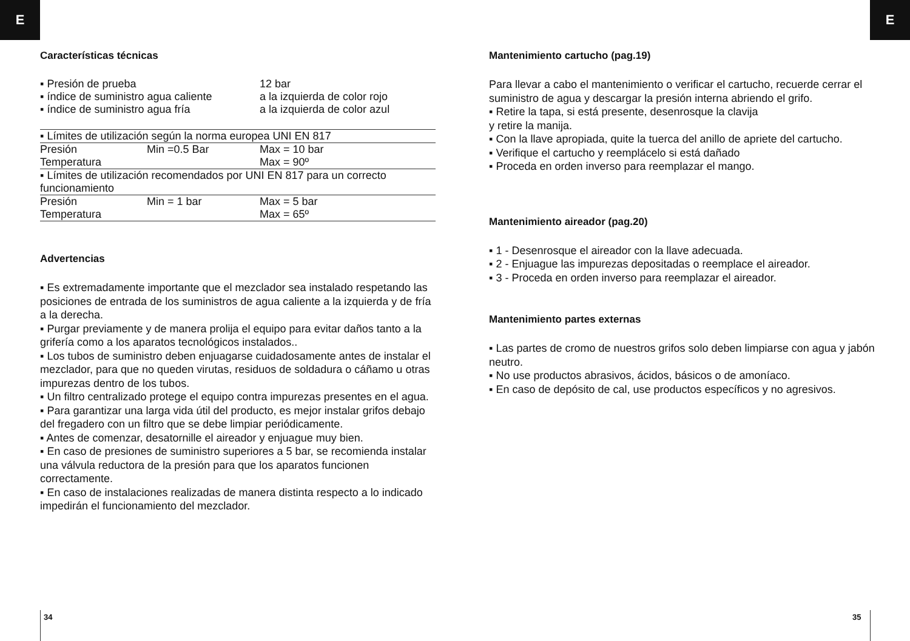E E
Características técnicas
| ▪ Presión de prueba | 12 bar |
| ▪ índice de suministro agua caliente | a la izquierda de color rojo |
| ▪ índice de suministro agua fría | a la izquierda de color azul |
| ▪ Límites de utilización según la norma europea UNI EN 817 | | |
| Presión | Min =0.5 Bar | Max = 10 bar |
| Temperatura | | Max = 90º |
| ▪ Límites de utilización recomendados por UNI EN 817 para un correcto funcionamiento | | |
| Presión | Min = 1 bar | Max = 5 bar |
| Temperatura | | Max = 65º |
Advertencias
▪ Es extremadamente importante que el mezclador sea instalado respetando las posiciones de entrada de los suministros de agua caliente a la izquierda y de fría a la derecha.
▪ Purgar previamente y de manera prolija el equipo para evitar daños tanto a la grifería como a los aparatos tecnológicos instalados..
▪ Los tubos de suministro deben enjuagarse cuidadosamente antes de instalar el mezclador, para que no queden virutas, residuos de soldadura o cáñamo u otras impurezas dentro de los tubos.
▪ Un filtro centralizado protege el equipo contra impurezas presentes en el agua.
▪ Para garantizar una larga vida útil del producto, es mejor instalar grifos debajo del fregadero con un filtro que se debe limpiar periódicamente.
▪ Antes de comenzar, desatornille el aireador y enjuague muy bien.
▪ En caso de presiones de suministro superiores a 5 bar, se recomienda instalar una válvula reductora de la presión para que los aparatos funcionen correctamente.
▪ En caso de instalaciones realizadas de manera distinta respecto a lo indicado impedirán el funcionamiento del mezclador.
Mantenimiento cartucho (pag.19)
Para llevar a cabo el mantenimiento o verificar el cartucho, recuerde cerrar el suministro de agua y descargar la presión interna abriendo el grifo.
▪ Retire la tapa, si está presente, desenrosque la clavija
y retire la manija.
▪ Con la llave apropiada, quite la tuerca del anillo de apriete del cartucho.
▪ Verifique el cartucho y reemplácelo si está dañado
▪ Proceda en orden inverso para reemplazar el mango.
Mantenimiento aireador (pag.20)
▪ 1 - Desenrosque el aireador con la llave adecuada.
▪ 2 - Enjuague las impurezas depositadas o reemplace el aireador.
▪ 3 - Proceda en orden inverso para reemplazar el aireador.
Mantenimiento partes externas
▪ Las partes de cromo de nuestros grifos solo deben limpiarse con agua y jabón neutro.
▪ No use productos abrasivos, ácidos, básicos o de amoníaco.
▪ En caso de depósito de cal, use productos específicos y no agresivos.
34 35